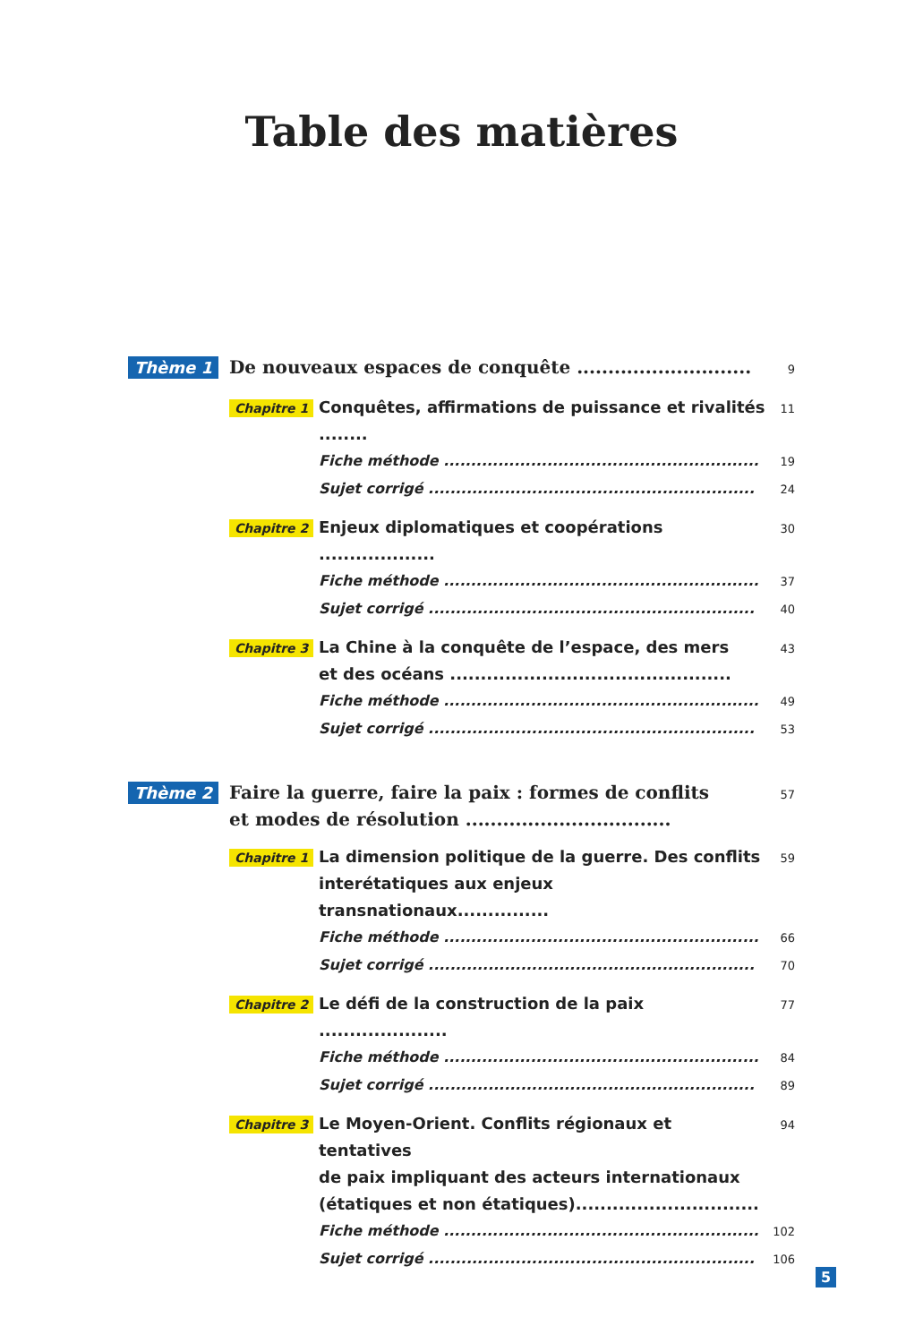Table des matières
Thème 1 De nouveaux espaces de conquête ............................
9
Chapitre 1
Conquêtes, affirmations de puissance et rivalités ........
11
Fiche méthode ..........................................................
19
Sujet corrigé ............................................................
24
Chapitre 2
Enjeux diplomatiques et coopérations ...................
30
Fiche méthode ..........................................................
37
Sujet corrigé ............................................................
40
Chapitre 3
La Chine à la conquête de l’espace, des mers
et des océans ..............................................
43
Fiche méthode ..........................................................
49
Sujet corrigé ............................................................
53
Thème 2 Faire la guerre, faire la paix : formes de conflits
et modes de résolution .................................
57
Chapitre 1
La dimension politique de la guerre. Des conflits
interétatiques aux enjeux transnationaux...............
59
Fiche méthode ..........................................................
66
Sujet corrigé ............................................................
70
Chapitre 2
Le défi de la construction de la paix .....................
77
Fiche méthode ..........................................................
84
Sujet corrigé ............................................................
89
Chapitre 3
Le Moyen-Orient. Conflits régionaux et tentatives
de paix impliquant des acteurs internationaux
(étatiques et non étatiques)..............................
94
Fiche méthode ..........................................................
102
Sujet corrigé ............................................................
106
5